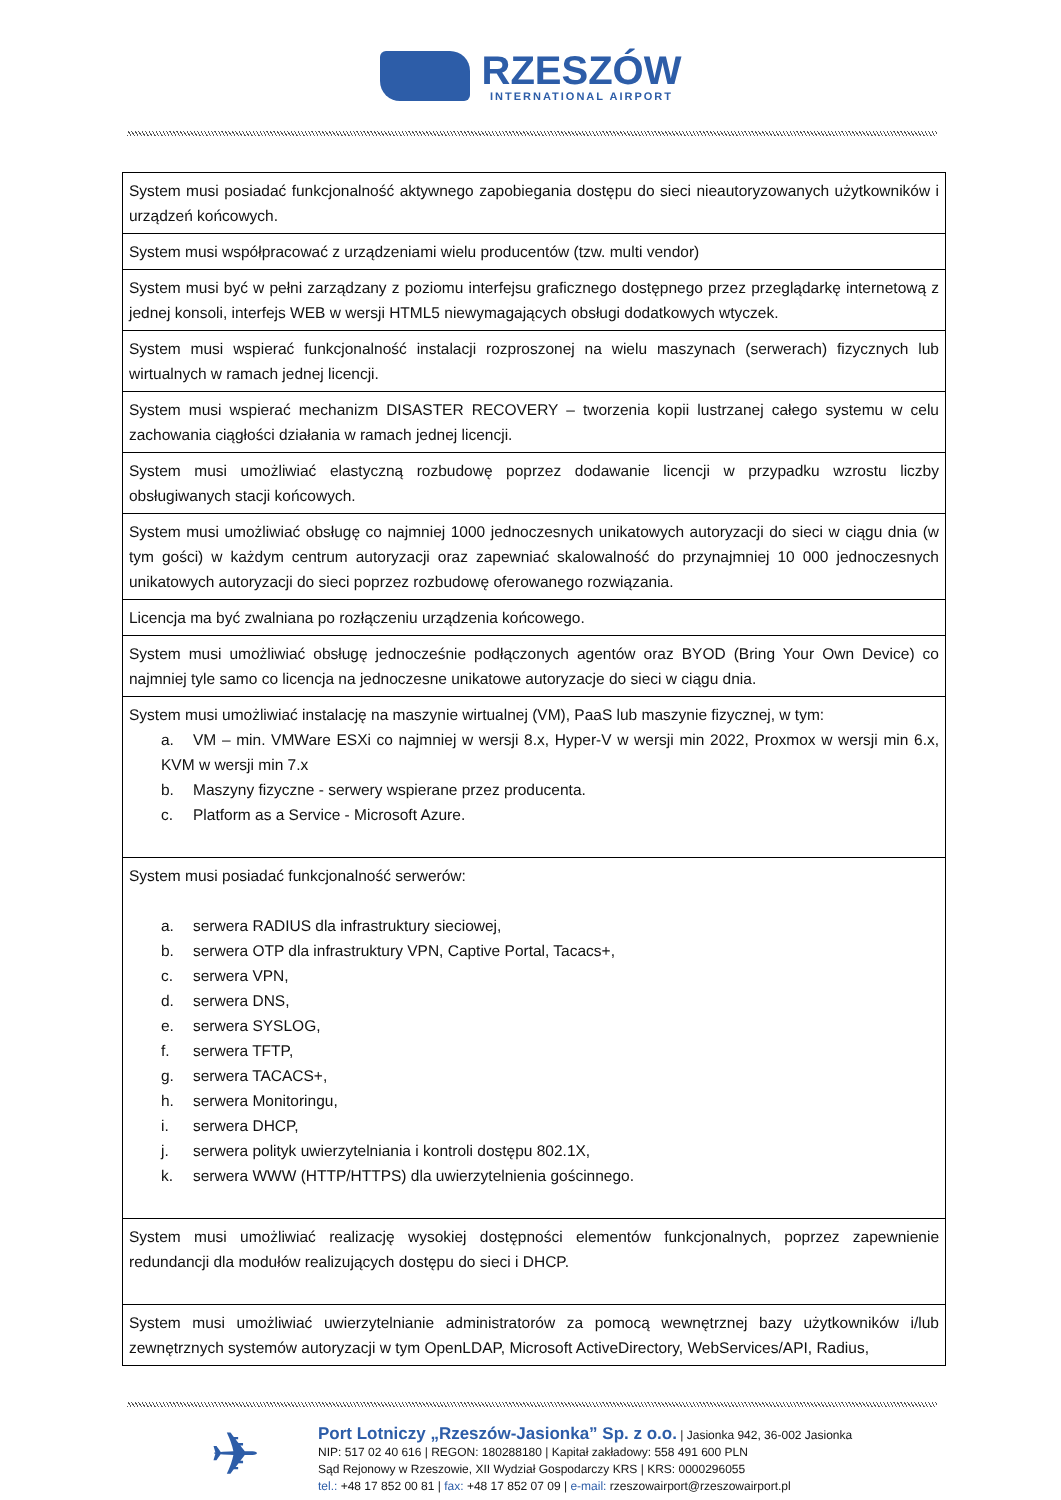RZESZÓW
INTERNATIONAL AIRPORT
| System musi posiadać funkcjonalność aktywnego zapobiegania dostępu do sieci nieautoryzowanych użytkowników i urządzeń końcowych. |
| System musi współpracować z urządzeniami wielu producentów (tzw. multi vendor) |
| System musi być w pełni zarządzany z poziomu interfejsu graficznego dostępnego przez przeglądarkę internetową z jednej konsoli, interfejs WEB w wersji HTML5 niewymagających obsługi dodatkowych wtyczek. |
| System musi wspierać funkcjonalność instalacji rozproszonej na wielu maszynach (serwerach) fizycznych lub wirtualnych w ramach jednej licencji. |
| System musi wspierać mechanizm DISASTER RECOVERY – tworzenia kopii lustrzanej całego systemu w celu zachowania ciągłości działania w ramach jednej licencji. |
| System musi umożliwiać elastyczną rozbudowę poprzez dodawanie licencji w przypadku wzrostu liczby obsługiwanych stacji końcowych. |
| System musi umożliwiać obsługę co najmniej 1000 jednoczesnych unikatowych autoryzacji do sieci w ciągu dnia (w tym gości) w każdym centrum autoryzacji oraz zapewniać skalowalność do przynajmniej 10 000 jednoczesnych unikatowych autoryzacji do sieci poprzez rozbudowę oferowanego rozwiązania. |
| Licencja ma być zwalniana po rozłączeniu urządzenia końcowego. |
| System musi umożliwiać obsługę jednocześnie podłączonych agentów oraz BYOD (Bring Your Own Device) co najmniej tyle samo co licencja na jednoczesne unikatowe autoryzacje do sieci w ciągu dnia. |
| System musi umożliwiać instalację na maszynie wirtualnej (VM), PaaS lub maszynie fizycznej, w tym: a. VM – min. VMWare ESXi co najmniej w wersji 8.x, Hyper-V w wersji min 2022, Proxmox w wersji min 6.x, KVM w wersji min 7.x b. Maszyny fizyczne - serwery wspierane przez producenta. c. Platform as a Service - Microsoft Azure. |
| System musi posiadać funkcjonalność serwerów: a. serwera RADIUS dla infrastruktury sieciowej, b. serwera OTP dla infrastruktury VPN, Captive Portal, Tacacs+, c. serwera VPN, d. serwera DNS, e. serwera SYSLOG, f. serwera TFTP, g. serwera TACACS+, h. serwera Monitoringu, i. serwera DHCP, j. serwera polityk uwierzytelniania i kontroli dostępu 802.1X, k. serwera WWW (HTTP/HTTPS) dla uwierzytelnienia gościnnego. |
| System musi umożliwiać realizację wysokiej dostępności elementów funkcjonalnych, poprzez zapewnienie redundancji dla modułów realizujących dostępu do sieci i DHCP. |
| System musi umożliwiać uwierzytelnianie administratorów za pomocą wewnętrznej bazy użytkowników i/lub zewnętrznych systemów autoryzacji w tym OpenLDAP, Microsoft ActiveDirectory, WebServices/API, Radius, |
✈
Port Lotniczy „Rzeszów-Jasionka” Sp. z o.o. | Jasionka 942, 36-002 Jasionka
NIP: 517 02 40 616 | REGON: 180288180 | Kapitał zakładowy: 558 491 600 PLN
Sąd Rejonowy w Rzeszowie, XII Wydział Gospodarczy KRS | KRS: 0000296055
tel.: +48 17 852 00 81 | fax: +48 17 852 07 09 | e-mail: rzeszowairport@rzeszowairport.pl